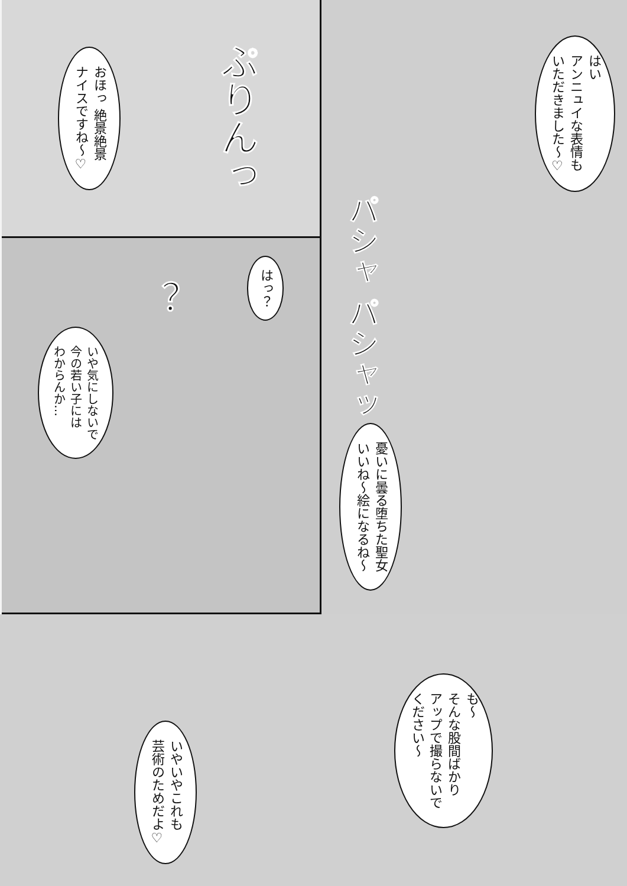はい
アンニュイな表情も
いただきました～♡
パシャ パシャッ
憂いに曇る堕ちた聖女
いいね～絵になるね～
ぷりんっ
おほっ 絶景絶景
ナイスですね～♡
はっ？
？
いや気にしないで
今の若い子には
わからんか…
も～
そんな股間ばかり
アップで撮らないで
ください～
いやいやこれも
芸術のためだよ♡